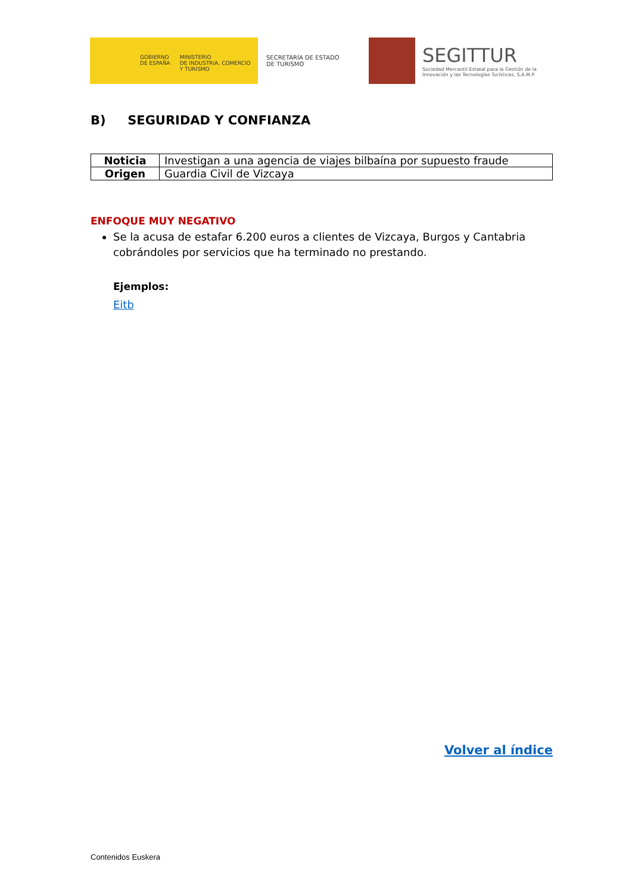GOBIERNO
DE ESPAÑA
MINISTERIO
DE INDUSTRIA, COMERCIO
Y TURISMO
SECRETARÍA DE ESTADO
DE TURISMO
SEGITTUR
Sociedad Mercantil Estatal para la Gestión de la
Innovación y las Tecnologías Turísticas, S.A.M.P.
B) SEGURIDAD Y CONFIANZA
| Noticia | Investigan a una agencia de viajes bilbaína por supuesto fraude |
| Origen | Guardia Civil de Vizcaya |
ENFOQUE MUY NEGATIVO
Se la acusa de estafar 6.200 euros a clientes de Vizcaya, Burgos y Cantabria cobrándoles por servicios que ha terminado no prestando.
Ejemplos:
Eitb
Volver al índice
Contenidos Euskera